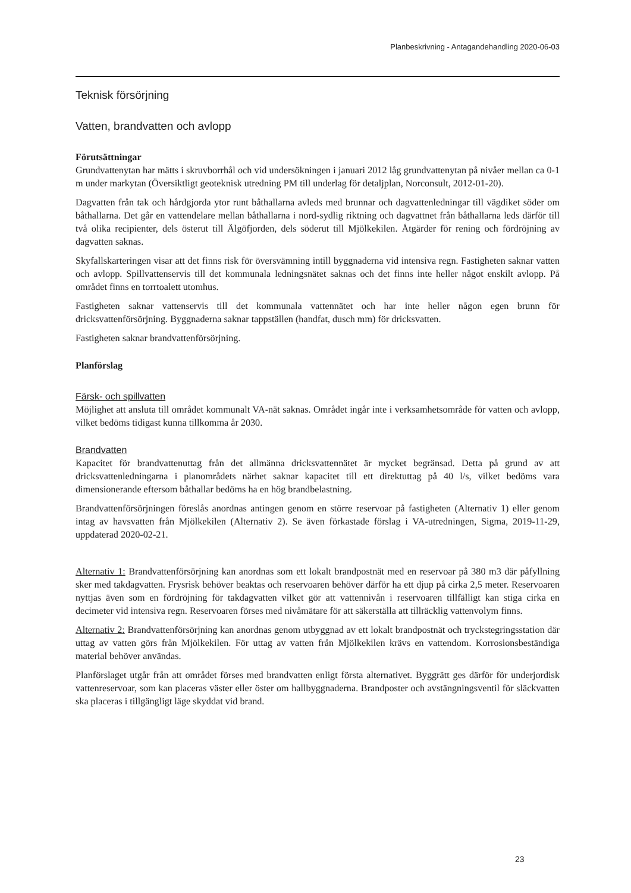Planbeskrivning - Antagandehandling 2020-06-03
Teknisk försörjning
Vatten, brandvatten och avlopp
Förutsättningar
Grundvattenytan har mätts i skruvborrhål och vid undersökningen i januari 2012 låg grundvattenytan på nivåer mellan ca 0-1 m under markytan (Översiktligt geoteknisk utredning PM till underlag för detaljplan, Norconsult, 2012-01-20).
Dagvatten från tak och hårdgjorda ytor runt båthallarna avleds med brunnar och dagvattenledningar till vägdiket söder om båthallarna. Det går en vattendelare mellan båthallarna i nord-sydlig riktning och dagvattnet från båthallarna leds därför till två olika recipienter, dels österut till Älgöfjorden, dels söderut till Mjölkekilen. Åtgärder för rening och fördröjning av dagvatten saknas.
Skyfallskarteringen visar att det finns risk för översvämning intill byggnaderna vid intensiva regn. Fastigheten saknar vatten och avlopp. Spillvattenservis till det kommunala ledningsnätet saknas och det finns inte heller något enskilt avlopp. På området finns en torrtoalett utomhus.
Fastigheten saknar vattenservis till det kommunala vattennätet och har inte heller någon egen brunn för dricksvattenförsörjning. Byggnaderna saknar tappställen (handfat, dusch mm) för dricksvatten.
Fastigheten saknar brandvattenförsörjning.
Planförslag
Färsk- och spillvatten
Möjlighet att ansluta till området kommunalt VA-nät saknas. Området ingår inte i verksamhetsområde för vatten och avlopp, vilket bedöms tidigast kunna tillkomma år 2030.
Brandvatten
Kapacitet för brandvattenuttag från det allmänna dricksvattennätet är mycket begränsad. Detta på grund av att dricksvattenledningarna i planområdets närhet saknar kapacitet till ett direktuttag på 40 l/s, vilket bedöms vara dimensionerande eftersom båthallar bedöms ha en hög brandbelastning.
Brandvattenförsörjningen föreslås anordnas antingen genom en större reservoar på fastigheten (Alternativ 1) eller genom intag av havsvatten från Mjölkekilen (Alternativ 2). Se även förkastade förslag i VA-utredningen, Sigma, 2019-11-29, uppdaterad 2020-02-21.
Alternativ 1: Brandvattenförsörjning kan anordnas som ett lokalt brandpostnät med en reservoar på 380 m3 där påfyllning sker med takdagvatten. Frysrisk behöver beaktas och reservoaren behöver därför ha ett djup på cirka 2,5 meter. Reservoaren nyttjas även som en fördröjning för takdagvatten vilket gör att vattennivån i reservoaren tillfälligt kan stiga cirka en decimeter vid intensiva regn. Reservoaren förses med nivåmätare för att säkerställa att tillräcklig vattenvolym finns.
Alternativ 2: Brandvattenförsörjning kan anordnas genom utbyggnad av ett lokalt brandpostnät och tryckstegringsstation där uttag av vatten görs från Mjölkekilen. För uttag av vatten från Mjölkekilen krävs en vattendom. Korrosionsbeständiga material behöver användas.
Planförslaget utgår från att området förses med brandvatten enligt första alternativet. Byggrätt ges därför för underjordisk vattenreservoar, som kan placeras väster eller öster om hallbyggnaderna. Brandposter och avstängningsventil för släckvatten ska placeras i tillgängligt läge skyddat vid brand.
23